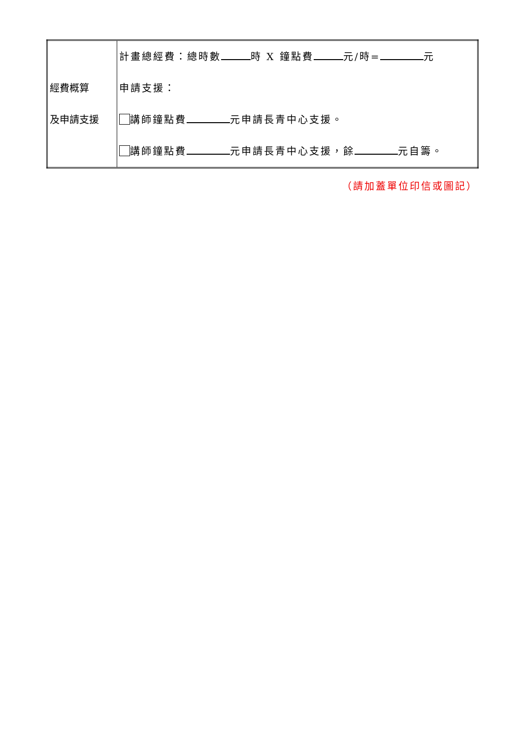| 經費概算 及申請支援 | 計畫總經費：總時數 時 X 鐘點費 元/時= 元 申請支援： 講師鐘點費 元申請長青中心支援。 講師鐘點費 元申請長青中心支援，餘 元自籌。 |
（請加蓋單位印信或圖記）